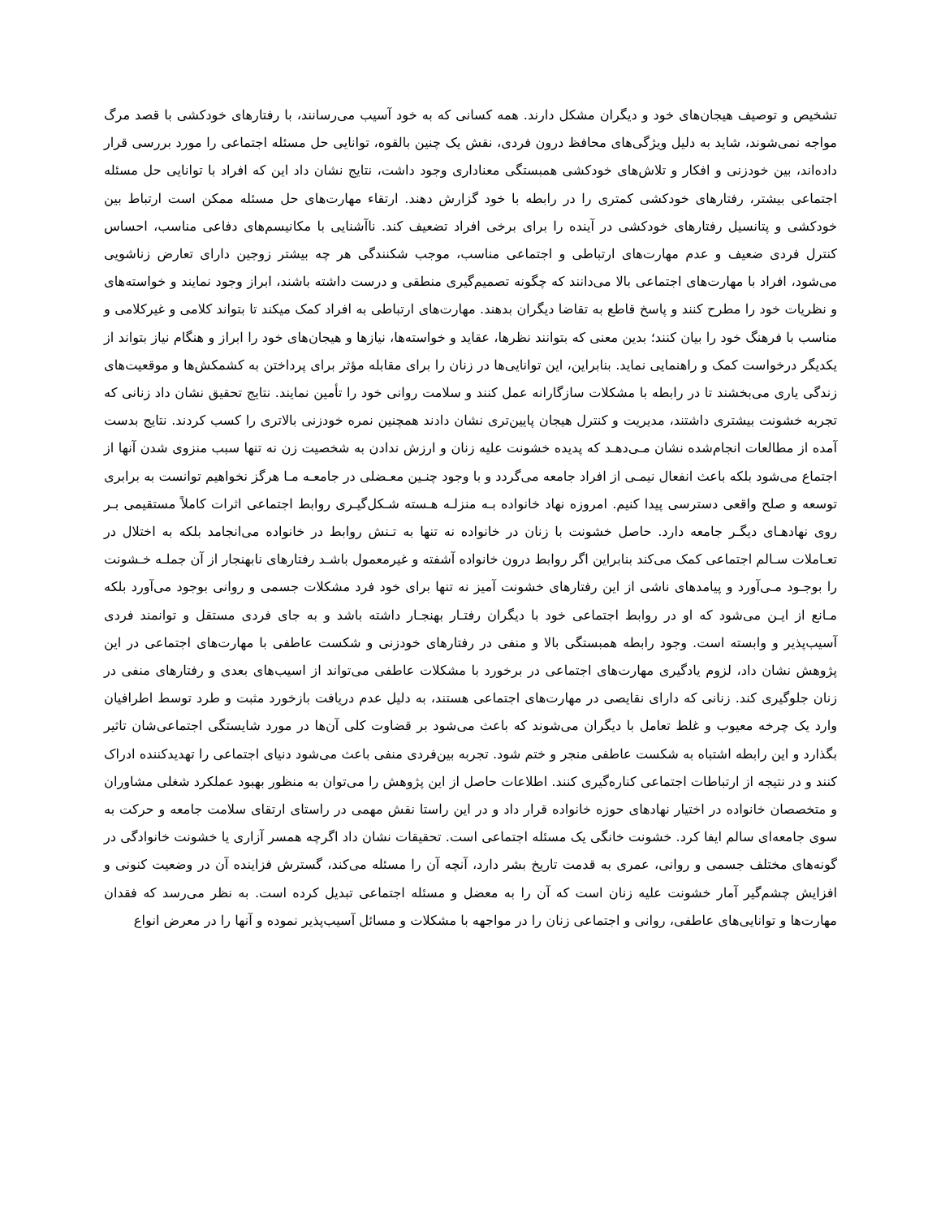تشخیص و توصیف هیجان‌های خود و دیگران مشکل دارند. همه کسانی که به خود آسیب می‌رسانند، با رفتارهای خودکشی با قصد مرگ مواجه نمی‌شوند، شاید به دلیل ویژگی‌های محافظ درون فردی، نقش یک چنین بالقوه، توانایی حل مسئله اجتماعی را مورد بررسی قرار داده‌اند، بین خودزنی و افکار و تلاش‌های خودکشی همبستگی معناداری وجود داشت، نتایج نشان داد این که افراد با توانایی حل مسئله اجتماعی بیشتر، رفتارهای خودکشی کمتری را در رابطه با خود گزارش دهند. ارتقاء مهارت‌های حل مسئله ممکن است ارتباط بین خودکشی و پتانسیل رفتارهای خودکشی در آینده را برای برخی افراد تضعیف کند. ناآشنایی با مکانیسم‌های دفاعی مناسب، احساس کنترل فردی ضعیف و عدم مهارت‌های ارتباطی و اجتماعی مناسب، موجب شکنندگی هر چه بیشتر زوجین دارای تعارض زناشویی می‌شود، افراد با مهارت‌های اجتماعی بالا می‌دانند که چگونه تصمیم‌گیری منطقی و درست داشته باشند، ابراز وجود نمایند و خواسته‌های و نظریات خود را مطرح کنند و پاسخ قاطع به تقاضا دیگران بدهند. مهارت‌های ارتباطی به افراد کمک میکند تا بتواند کلامی و غیرکلامی و مناسب با فرهنگ خود را بیان کنند؛ بدین معنی که بتوانند نظرها، عقاید و خواسته‌ها، نیازها و هیجان‌های خود را ابراز و هنگام نیاز بتواند از یکدیگر درخواست کمک و راهنمایی نماید. بنابراین، این توانایی‌ها در زنان را برای مقابله مؤثر برای پرداختن به کشمکش‌ها و موقعیت‌های زندگی یاری می‌بخشند تا در رابطه با مشکلات سازگارانه عمل کنند و سلامت روانی خود را تأمین نمایند. نتایج تحقیق نشان داد زنانی که تجربه خشونت بیشتری داشتند، مدیریت و کنترل هیجان پایین‌تری نشان دادند همچنین نمره خودزنی بالاتری را کسب کردند. نتایج بدست آمده از مطالعات انجام‌شده نشان مـی‌دهـد که پدیده خشونت علیه زنان و ارزش ندادن به شخصیت زن نه تنها سبب منزوی شدن آنها از اجتماع می‌شود بلکه باعث انفعال نیمـی از افراد جامعه می‌گردد و با وجود چنـین معـضلی در جامعـه مـا هرگز نخواهیم توانست به برابری توسعه و صلح واقعی دسترسی پیدا کنیم. امروزه نهاد خانواده بـه منزلـه هـسته شـکل‌گیـری روابط اجتماعی اثرات کاملاً مستقیمی بـر روی نهادهـای دیگـر جامعه دارد. حاصل خشونت با زنان در خانواده نه تنها به تـنش روابط در خانواده می‌انجامد بلکه به اختلال در تعـاملات سـالم اجتماعی کمک می‌کند بنابراین اگر روابط درون خانواده آشفته و غیرمعمول باشـد رفتارهای نابهنجار از آن جملـه خـشونت را بوجـود مـی‌آورد و پیامدهای ناشی از این رفتارهای خشونت آمیز نه تنها برای خود فرد مشکلات جسمی و روانی بوجود می‌آورد بلکه مـانع از ایـن می‌شود که او در روابط اجتماعی خود با دیگران رفتـار بهنجـار داشته باشد و به جای فردی مستقل و توانمند فردی آسیب‌پذیر و وابسته است. وجود رابطه همبستگی بالا و منفی در رفتارهای خودزنی و شکست عاطفی با مهارت‌های اجتماعی در این پژوهش نشان داد، لزوم یادگیری مهارت‌های اجتماعی در برخورد با مشکلات عاطفی می‌تواند از اسیب‌های بعدی و رفتارهای منفی در زنان جلوگیری کند. زنانی که دارای نقایصی در مهارت‌های اجتماعی هستند، به دلیل عدم دریافت بازخورد مثبت و طرد توسط اطرافیان وارد یک چرخه معیوب و غلط تعامل با دیگران می‌شوند که باعث می‌شود بر قضاوت کلی آن‌ها در مورد شایستگی اجتماعی‌شان تاثیر بگذارد و این رابطه اشتباه به شکست عاطفی منجر و ختم شود. تجربه بین‌فردی منفی باعث می‌شود دنیای اجتماعی را تهدیدکننده ادراک کنند و در نتیجه از ارتباطات اجتماعی کناره‌گیری کنند. اطلاعات حاصل از این پژوهش را می‌توان به منظور بهبود عملکرد شغلی مشاوران و متخصصان خانواده در اختیار نهادهای حوزه خانواده قرار داد و در این راستا نقش مهمی در راستای ارتقای سلامت جامعه و حرکت به سوی جامعه‌ای سالم ایفا کرد. خشونت خانگی یک مسئله اجتماعی است. تحقیقات نشان داد اگرچه همسر آزاری یا خشونت خانوادگی در گونه‌های مختلف جسمی و روانی، عمری به قدمت تاریخ بشر دارد، آنچه آن را مسئله می‌کند، گسترش فزاینده آن در وضعیت کنونی و افزایش چشم‌گیر آمار خشونت علیه زنان است که آن را به معضل و مسئله اجتماعی تبدیل کرده است. به نظر می‌رسد که فقدان مهارت‌ها و توانایی‌های عاطفی، روانی و اجتماعی زنان را در مواجهه با مشکلات و مسائل آسیب‌پذیر نموده و آنها را در معرض انواع